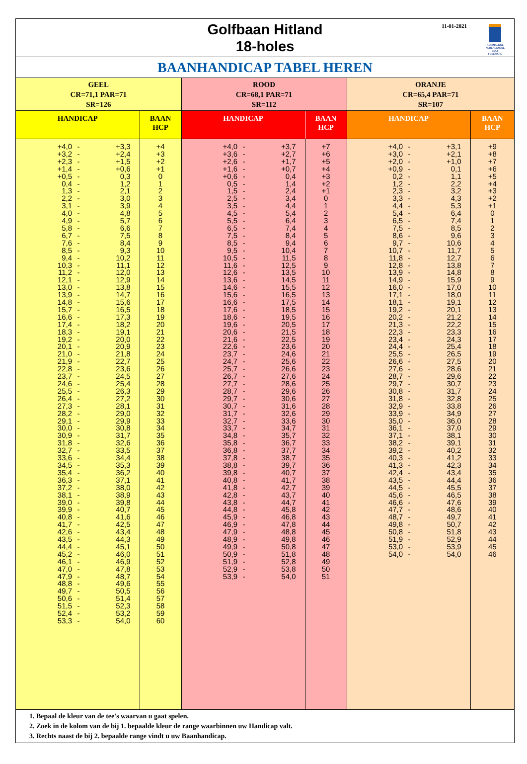Golfbaan Hitland
18-holes
11-01-2021
KONINKLIJKE NEDERLANDSE GOLF FEDERATIE
BAANHANDICAP TABEL HEREN
| GEEL CR=71,1 PAR=71 SR=126 | | | | ROOD CR=68,1 PAR=71 SR=112 | | | | ORANJE CR=65,4 PAR=71 SR=107 | | | |
| --- | --- | --- | --- | --- | --- | --- | --- | --- | --- | --- | --- |
| HANDICAP | | | BAAN HCP | HANDICAP | | | BAAN HCP | HANDICAP | | | BAAN HCP |
| +4,0 | - | +3,3 | +4 | +4,0 | - | +3,7 | +7 | +4,0 | - | +3,1 | +9 |
| +3,2 | - | +2,4 | +3 | +3,6 | - | +2,7 | +6 | +3,0 | - | +2,1 | +8 |
| +2,3 | - | +1,5 | +2 | +2,6 | - | +1,7 | +5 | +2,0 | - | +1,0 | +7 |
| +1,4 | - | +0,6 | +1 | +1,6 | - | +0,7 | +4 | +0,9 | - | 0,1 | +6 |
| +0,5 | - | 0,3 | 0 | +0,6 | - | 0,4 | +3 | 0,2 | - | 1,1 | +5 |
| 0,4 | - | 1,2 | 1 | 0,5 | - | 1,4 | +2 | 1,2 | - | 2,2 | +4 |
| 1,3 | - | 2,1 | 2 | 1,5 | - | 2,4 | +1 | 2,3 | - | 3,2 | +3 |
| 2,2 | - | 3,0 | 3 | 2,5 | - | 3,4 | 0 | 3,3 | - | 4,3 | +2 |
| 3,1 | - | 3,9 | 4 | 3,5 | - | 4,4 | 1 | 4,4 | - | 5,3 | +1 |
| 4,0 | - | 4,8 | 5 | 4,5 | - | 5,4 | 2 | 5,4 | - | 6,4 | 0 |
| 4,9 | - | 5,7 | 6 | 5,5 | - | 6,4 | 3 | 6,5 | - | 7,4 | 1 |
| 5,8 | - | 6,6 | 7 | 6,5 | - | 7,4 | 4 | 7,5 | - | 8,5 | 2 |
| 6,7 | - | 7,5 | 8 | 7,5 | - | 8,4 | 5 | 8,6 | - | 9,6 | 3 |
| 7,6 | - | 8,4 | 9 | 8,5 | - | 9,4 | 6 | 9,7 | - | 10,6 | 4 |
| 8,5 | - | 9,3 | 10 | 9,5 | - | 10,4 | 7 | 10,7 | - | 11,7 | 5 |
| 9,4 | - | 10,2 | 11 | 10,5 | - | 11,5 | 8 | 11,8 | - | 12,7 | 6 |
| 10,3 | - | 11,1 | 12 | 11,6 | - | 12,5 | 9 | 12,8 | - | 13,8 | 7 |
| 11,2 | - | 12,0 | 13 | 12,6 | - | 13,5 | 10 | 13,9 | - | 14,8 | 8 |
| 12,1 | - | 12,9 | 14 | 13,6 | - | 14,5 | 11 | 14,9 | - | 15,9 | 9 |
| 13,0 | - | 13,8 | 15 | 14,6 | - | 15,5 | 12 | 16,0 | - | 17,0 | 10 |
| 13,9 | - | 14,7 | 16 | 15,6 | - | 16,5 | 13 | 17,1 | - | 18,0 | 11 |
| 14,8 | - | 15,6 | 17 | 16,6 | - | 17,5 | 14 | 18,1 | - | 19,1 | 12 |
| 15,7 | - | 16,5 | 18 | 17,6 | - | 18,5 | 15 | 19,2 | - | 20,1 | 13 |
| 16,6 | - | 17,3 | 19 | 18,6 | - | 19,5 | 16 | 20,2 | - | 21,2 | 14 |
| 17,4 | - | 18,2 | 20 | 19,6 | - | 20,5 | 17 | 21,3 | - | 22,2 | 15 |
| 18,3 | - | 19,1 | 21 | 20,6 | - | 21,5 | 18 | 22,3 | - | 23,3 | 16 |
| 19,2 | - | 20,0 | 22 | 21,6 | - | 22,5 | 19 | 23,4 | - | 24,3 | 17 |
| 20,1 | - | 20,9 | 23 | 22,6 | - | 23,6 | 20 | 24,4 | - | 25,4 | 18 |
| 21,0 | - | 21,8 | 24 | 23,7 | - | 24,6 | 21 | 25,5 | - | 26,5 | 19 |
| 21,9 | - | 22,7 | 25 | 24,7 | - | 25,6 | 22 | 26,6 | - | 27,5 | 20 |
| 22,8 | - | 23,6 | 26 | 25,7 | - | 26,6 | 23 | 27,6 | - | 28,6 | 21 |
| 23,7 | - | 24,5 | 27 | 26,7 | - | 27,6 | 24 | 28,7 | - | 29,6 | 22 |
| 24,6 | - | 25,4 | 28 | 27,7 | - | 28,6 | 25 | 29,7 | - | 30,7 | 23 |
| 25,5 | - | 26,3 | 29 | 28,7 | - | 29,6 | 26 | 30,8 | - | 31,7 | 24 |
| 26,4 | - | 27,2 | 30 | 29,7 | - | 30,6 | 27 | 31,8 | - | 32,8 | 25 |
| 27,3 | - | 28,1 | 31 | 30,7 | - | 31,6 | 28 | 32,9 | - | 33,8 | 26 |
| 28,2 | - | 29,0 | 32 | 31,7 | - | 32,6 | 29 | 33,9 | - | 34,9 | 27 |
| 29,1 | - | 29,9 | 33 | 32,7 | - | 33,6 | 30 | 35,0 | - | 36,0 | 28 |
| 30,0 | - | 30,8 | 34 | 33,7 | - | 34,7 | 31 | 36,1 | - | 37,0 | 29 |
| 30,9 | - | 31,7 | 35 | 34,8 | - | 35,7 | 32 | 37,1 | - | 38,1 | 30 |
| 31,8 | - | 32,6 | 36 | 35,8 | - | 36,7 | 33 | 38,2 | - | 39,1 | 31 |
| 32,7 | - | 33,5 | 37 | 36,8 | - | 37,7 | 34 | 39,2 | - | 40,2 | 32 |
| 33,6 | - | 34,4 | 38 | 37,8 | - | 38,7 | 35 | 40,3 | - | 41,2 | 33 |
| 34,5 | - | 35,3 | 39 | 38,8 | - | 39,7 | 36 | 41,3 | - | 42,3 | 34 |
| 35,4 | - | 36,2 | 40 | 39,8 | - | 40,7 | 37 | 42,4 | - | 43,4 | 35 |
| 36,3 | - | 37,1 | 41 | 40,8 | - | 41,7 | 38 | 43,5 | - | 44,4 | 36 |
| 37,2 | - | 38,0 | 42 | 41,8 | - | 42,7 | 39 | 44,5 | - | 45,5 | 37 |
| 38,1 | - | 38,9 | 43 | 42,8 | - | 43,7 | 40 | 45,6 | - | 46,5 | 38 |
| 39,0 | - | 39,8 | 44 | 43,8 | - | 44,7 | 41 | 46,6 | - | 47,6 | 39 |
| 39,9 | - | 40,7 | 45 | 44,8 | - | 45,8 | 42 | 47,7 | - | 48,6 | 40 |
| 40,8 | - | 41,6 | 46 | 45,9 | - | 46,8 | 43 | 48,7 | - | 49,7 | 41 |
| 41,7 | - | 42,5 | 47 | 46,9 | - | 47,8 | 44 | 49,8 | - | 50,7 | 42 |
| 42,6 | - | 43,4 | 48 | 47,9 | - | 48,8 | 45 | 50,8 | - | 51,8 | 43 |
| 43,5 | - | 44,3 | 49 | 48,9 | - | 49,8 | 46 | 51,9 | - | 52,9 | 44 |
| 44,4 | - | 45,1 | 50 | 49,9 | - | 50,8 | 47 | 53,0 | - | 53,9 | 45 |
| 45,2 | - | 46,0 | 51 | 50,9 | - | 51,8 | 48 | 54,0 | - | 54,0 | 46 |
| 46,1 | - | 46,9 | 52 | 51,9 | - | 52,8 | 49 | | | | |
| 47,0 | - | 47,8 | 53 | 52,9 | - | 53,8 | 50 | | | | |
| 47,9 | - | 48,7 | 54 | 53,9 | - | 54,0 | 51 | | | | |
| 48,8 | - | 49,6 | 55 | | | | | | | | |
| 49,7 | - | 50,5 | 56 | | | | | | | | |
| 50,6 | - | 51,4 | 57 | | | | | | | | |
| 51,5 | - | 52,3 | 58 | | | | | | | | |
| 52,4 | - | 53,2 | 59 | | | | | | | | |
| 53,3 | - | 54,0 | 60 | | | | | | | | |
1. Bepaal de kleur van de tee's waarvan u gaat spelen.
2. Zoek in de kolom van de bij 1. bepaalde kleur de range waarbinnen uw Handicap valt.
3. Rechts naast de bij 2. bepaalde range vindt u uw Baanhandicap.